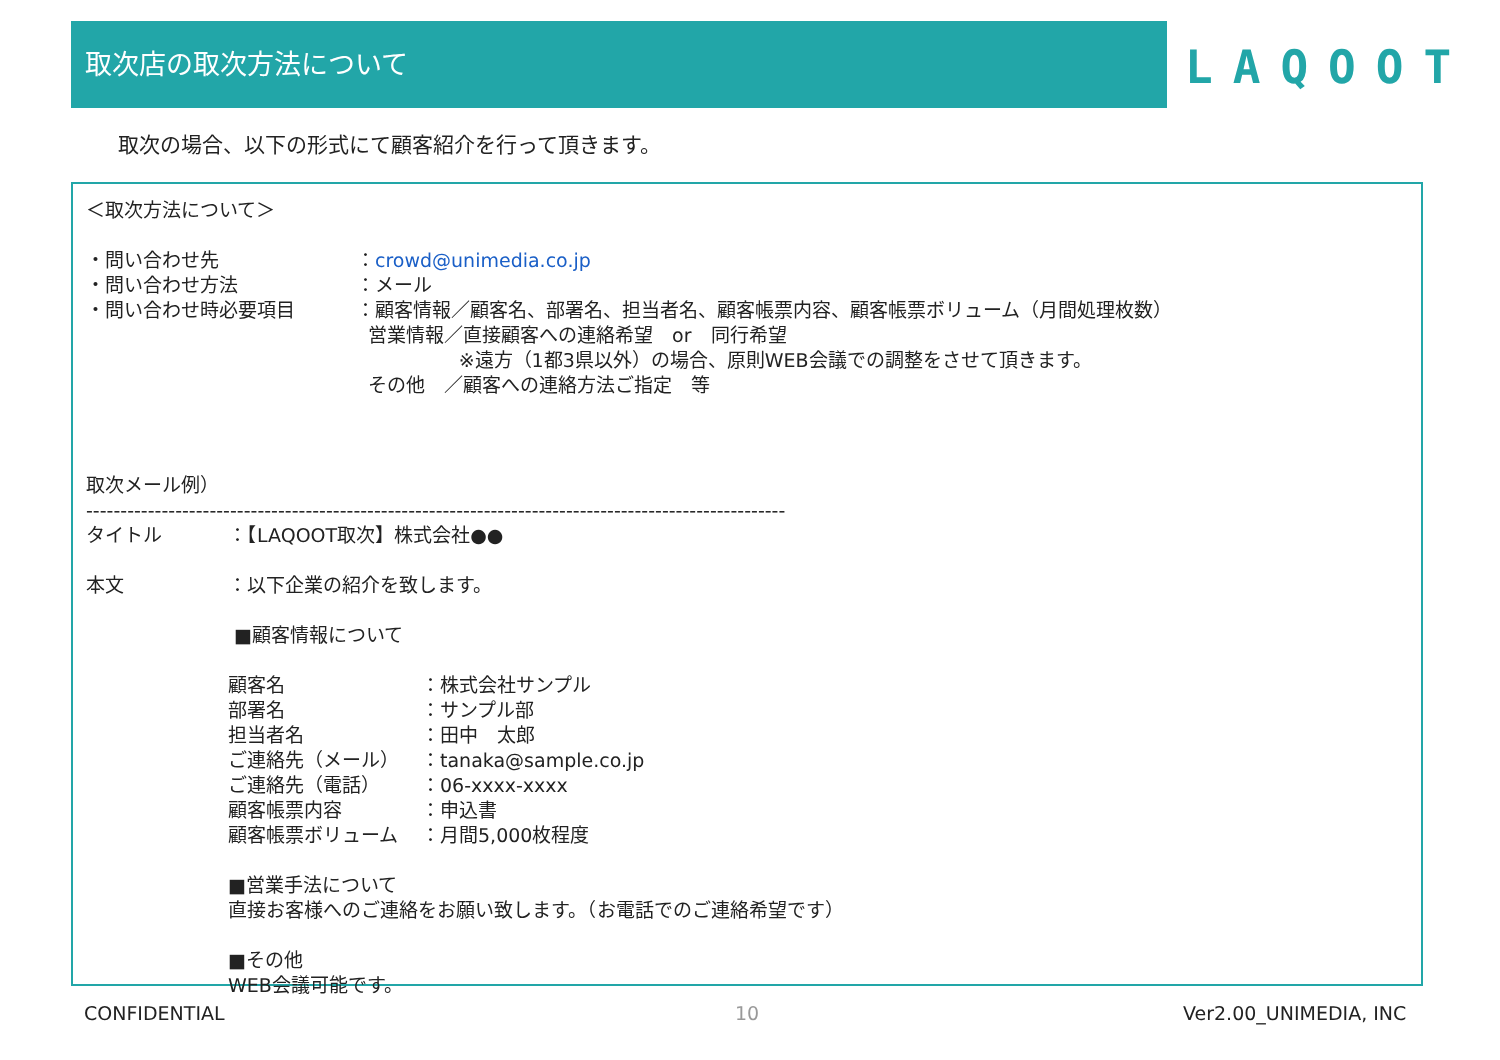取次店の取次方法について
LAQOOT
取次の場合、以下の形式にて顧客紹介を行って頂きます。
＜取次方法について＞
・問い合わせ先 ：crowd@unimedia.co.jp
・問い合わせ方法 ：メール
・問い合わせ時必要項目 ：顧客情報／顧客名、部署名、担当者名、顧客帳票内容、顧客帳票ボリューム（月間処理枚数）
営業情報／直接顧客への連絡希望　or　同行希望
※遠方（1都3県以外）の場合、原則WEB会議での調整をさせて頂きます。
その他　／顧客への連絡方法ご指定　等
取次メール例）
------------------------------------------------------------------------------------------------------
タイトル ：【LAQOOT取次】株式会社●●
本文 ：以下企業の紹介を致します。
■顧客情報について
顧客名 ：株式会社サンプル
部署名 ：サンプル部
担当者名 ：田中　太郎
ご連絡先（メール） ：tanaka@sample.co.jp
ご連絡先（電話） ：06-xxxx-xxxx
顧客帳票内容 ：申込書
顧客帳票ボリューム ：月間5,000枚程度
■営業手法について
直接お客様へのご連絡をお願い致します。（お電話でのご連絡希望です）
■その他
WEB会議可能です。
CONFIDENTIAL 10 Ver2.00_UNIMEDIA, INC